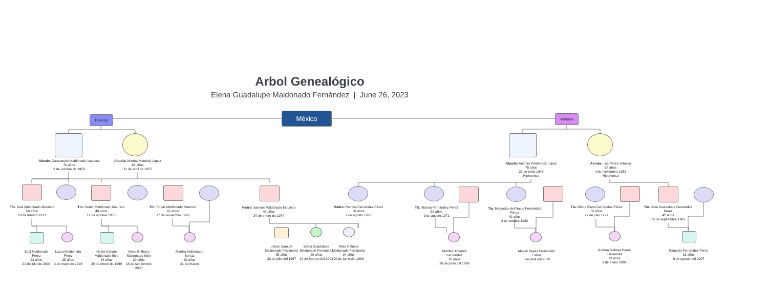Arbol Genealógico
Elena Guadalupe Maldonado Fernández | June 26, 2023
México
Paterna Materna
Abuelo: Caralampio Maldonado Vazquez
70 años
3 de octubre de 1953
Abuela: Martha Mauricio López
68 años
11 de abril de 1955
Abuelo: Antonio Fernández López
78 años
22 de junio 1945
Hipertenso
Abuela: Luz Pérez Velasco
68 años
4 de noviembre 1955
Hipertensa
Tío: Saúl Maldonado Mauricio
50 años
28 de febrero 1973
Tío: Heber Maldonado Mauricio
48 años
12 de octubre 1975
Tío: Edgar Maldonado Mauricio
45 años
17 de noviembre 1978
Padre: Samuel Maldonado Mauricio
49 años
24 de enero de 1974
Madre: Patricia Fernández Pérez
50 años
2 de agosto 1973
Tía: Marina Fernández Pérez
52 años
9 de agosto 1971
Tía: Mercedes del Rocío Fernández Pérez
40 años
4 de octubre 1983
Tía: Gloria Elena Fernández Pérez
52 años
27 de julio 1971
Tío: José Guadalupe Fernández Pérez
42 años
16 de septiembre 1981
Saúl Maldonado Pérez
23 años
21 de julio de 2000
Laura Maldonado Pérez
25 años
2 de mayo de 1998
Heber Iraham Maldonado Iribe
24 años
20 de enero de 1999
Alexa Brithany Maldonado Iribe
20 años
18 de septiembre 2000
Martha Maldonado Borraz
20 años
31 de marzo
Johan Samuel Maldonado Fernández
25 años
23 de julio del 1997
Elena Guadalupe Maldonado Fernández
20 años
24 de febrero del 2003
Alisa Patricia Maldonado Fernández
24 años
20 de junio del 1999
Maritza Jimenez Fernández
26 años
26 de junio del 1996
Abigail Reyes Fernández
7 años
8 de abril del 2016
Andrea Melissa Perez Fernandez
23 años
1 de enero 2000
Eduardo Fernández Peréz
16 años
6 de agosto del 2007